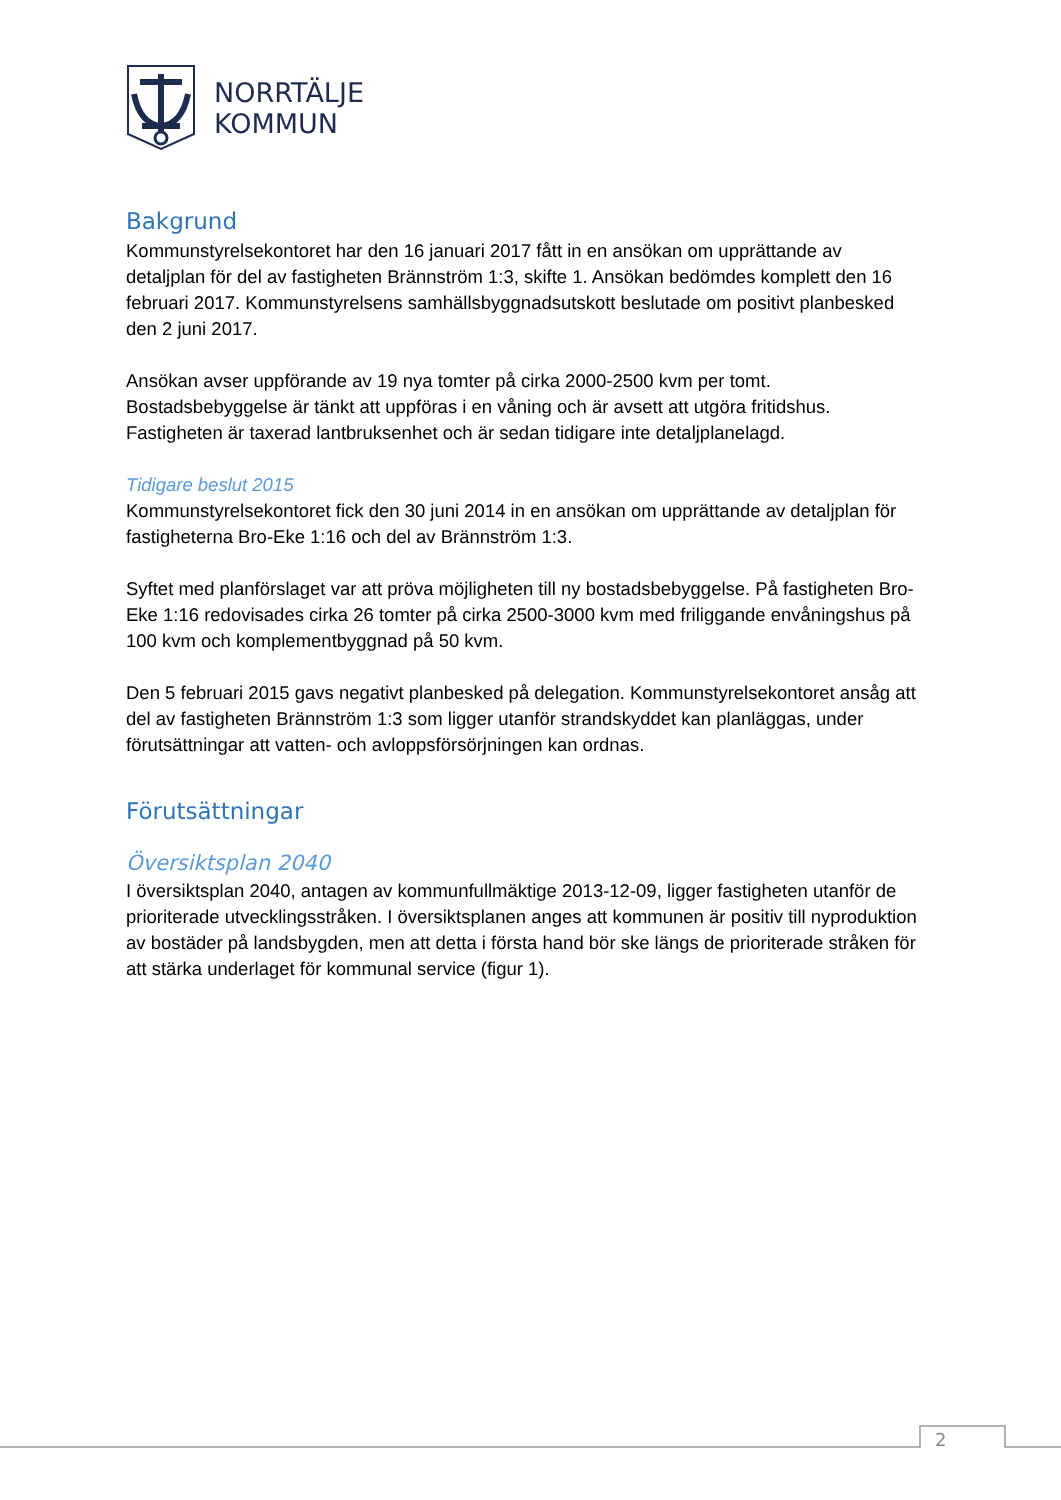NORRTÄLJE
KOMMUN
Bakgrund
Kommunstyrelsekontoret har den 16 januari 2017 fått in en ansökan om upprättande av detaljplan för del av fastigheten Brännström 1:3, skifte 1. Ansökan bedömdes komplett den 16 februari 2017. Kommunstyrelsens samhällsbyggnadsutskott beslutade om positivt planbesked den 2 juni 2017.
Ansökan avser uppförande av 19 nya tomter på cirka 2000-2500 kvm per tomt. Bostadsbebyggelse är tänkt att uppföras i en våning och är avsett att utgöra fritidshus. Fastigheten är taxerad lantbruksenhet och är sedan tidigare inte detaljplanelagd.
Tidigare beslut 2015
Kommunstyrelsekontoret fick den 30 juni 2014 in en ansökan om upprättande av detaljplan för fastigheterna Bro-Eke 1:16 och del av Brännström 1:3.
Syftet med planförslaget var att pröva möjligheten till ny bostadsbebyggelse. På fastigheten Bro-Eke 1:16 redovisades cirka 26 tomter på cirka 2500-3000 kvm med friliggande envåningshus på 100 kvm och komplementbyggnad på 50 kvm.
Den 5 februari 2015 gavs negativt planbesked på delegation. Kommunstyrelsekontoret ansåg att del av fastigheten Brännström 1:3 som ligger utanför strandskyddet kan planläggas, under förutsättningar att vatten- och avloppsförsörjningen kan ordnas.
Förutsättningar
Översiktsplan 2040
I översiktsplan 2040, antagen av kommunfullmäktige 2013-12-09, ligger fastigheten utanför de prioriterade utvecklingsstråken. I översiktsplanen anges att kommunen är positiv till nyproduktion av bostäder på landsbygden, men att detta i första hand bör ske längs de prioriterade stråken för att stärka underlaget för kommunal service (figur 1).
2